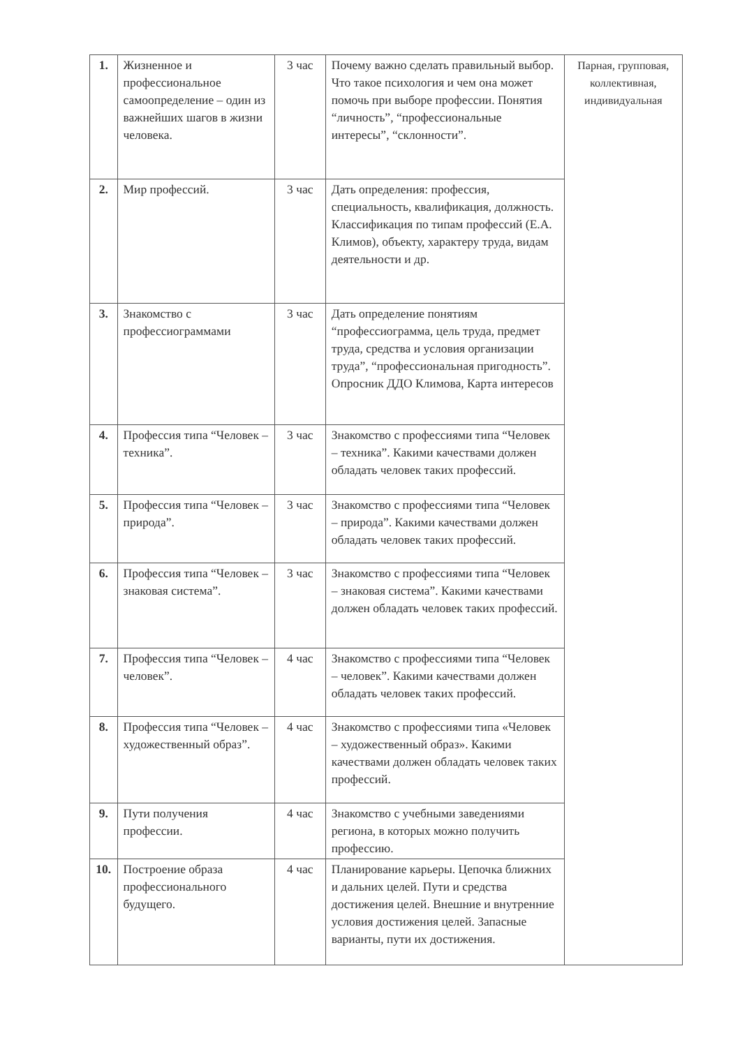| 1. | Жизненное и профессиональное самоопределение – один из важнейших шагов в жизни человека. | 3 час | Почему важно сделать правильный выбор. Что такое психология и чем она может помочь при выборе профессии. Понятия “личность”, “профессиональные интересы”, “склонности”. | Парная, групповая, коллективная, индивидуальная |
| 2. | Мир профессий. | 3 час | Дать определения: профессия, специальность, квалификация, должность. Классификация по типам профессий (Е.А. Климов), объекту, характеру труда, видам деятельности и др. | |
| 3. | Знакомство с профессиограммами | 3 час | Дать определение понятиям “профессиограмма, цель труда, предмет труда, средства и условия организации труда”, “профессиональная пригодность”. Опросник ДДО Климова, Карта интересов | |
| 4. | Профессия типа “Человек – техника”. | 3 час | Знакомство с профессиями типа “Человек – техника”. Какими качествами должен обладать человек таких профессий. | |
| 5. | Профессия типа “Человек – природа”. | 3 час | Знакомство с профессиями типа “Человек – природа”. Какими качествами должен обладать человек таких профессий. | |
| 6. | Профессия типа “Человек – знаковая система”. | 3 час | Знакомство с профессиями типа “Человек – знаковая система”. Какими качествами должен обладать человек таких профессий. | |
| 7. | Профессия типа “Человек – человек”. | 4 час | Знакомство с профессиями типа “Человек – человек”. Какими качествами должен обладать человек таких профессий. | |
| 8. | Профессия типа “Человек – художественный образ”. | 4 час | Знакомство с профессиями типа «Человек – художественный образ». Какими качествами должен обладать человек таких профессий. | |
| 9. | Пути получения профессии. | 4 час | Знакомство с учебными заведениями региона, в которых можно получить профессию. | |
| 10. | Построение образа профессионального будущего. | 4 час | Планирование карьеры. Цепочка ближних и дальних целей. Пути и средства достижения целей. Внешние и внутренние условия достижения целей. Запасные варианты, пути их достижения. | |